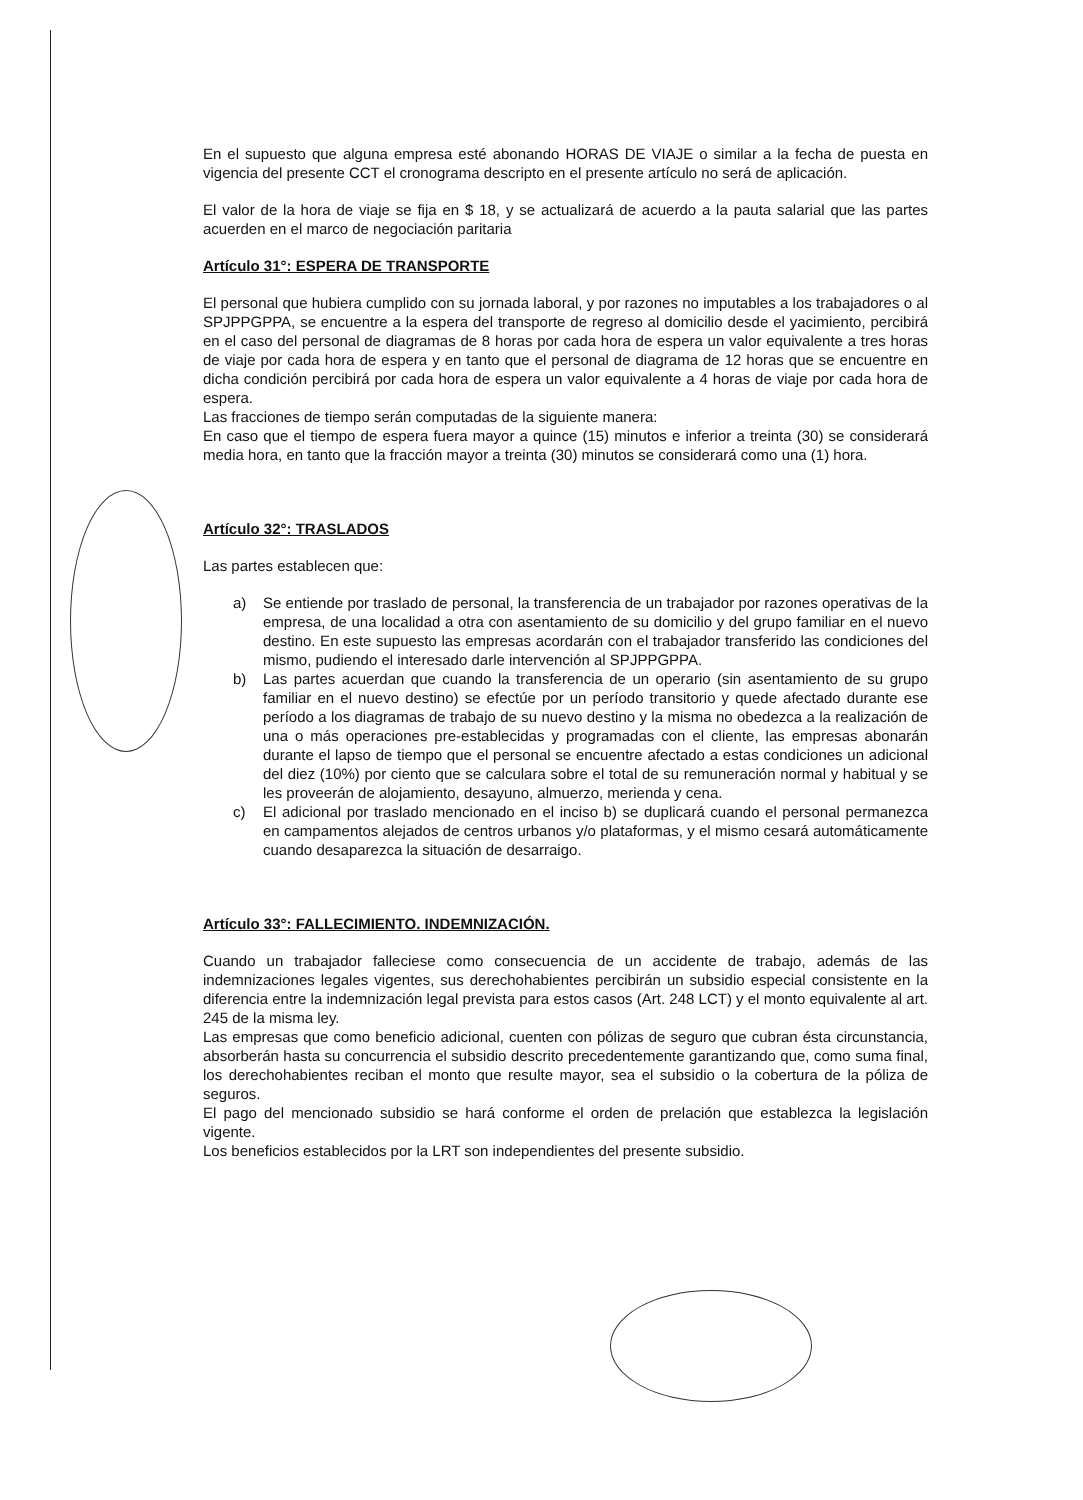En el supuesto que alguna empresa esté abonando HORAS DE VIAJE o similar a la fecha de puesta en vigencia del presente CCT el cronograma descripto en el presente artículo no será de aplicación.
El valor de la hora de viaje se fija en $ 18, y se actualizará de acuerdo a la pauta salarial que las partes acuerden en el marco de negociación paritaria
Artículo 31°: ESPERA DE TRANSPORTE
El personal que hubiera cumplido con su jornada laboral, y por razones no imputables a los trabajadores o al SPJPPGPPA, se encuentre a la espera del transporte de regreso al domicilio desde el yacimiento, percibirá en el caso del personal de diagramas de 8 horas por cada hora de espera un valor equivalente a tres horas de viaje por cada hora de espera y en tanto que el personal de diagrama de 12 horas que se encuentre en dicha condición percibirá por cada hora de espera un valor equivalente a 4 horas de viaje por cada hora de espera.
Las fracciones de tiempo serán computadas de la siguiente manera:
En caso que el tiempo de espera fuera mayor a quince (15) minutos e inferior a treinta (30) se considerará media hora, en tanto que la fracción mayor a treinta (30) minutos se considerará como una (1) hora.
Artículo 32°: TRASLADOS
Las partes establecen que:
a) Se entiende por traslado de personal, la transferencia de un trabajador por razones operativas de la empresa, de una localidad a otra con asentamiento de su domicilio y del grupo familiar en el nuevo destino. En este supuesto las empresas acordarán con el trabajador transferido las condiciones del mismo, pudiendo el interesado darle intervención al SPJPPGPPA.
b) Las partes acuerdan que cuando la transferencia de un operario (sin asentamiento de su grupo familiar en el nuevo destino) se efectúe por un período transitorio y quede afectado durante ese período a los diagramas de trabajo de su nuevo destino y la misma no obedezca a la realización de una o más operaciones pre-establecidas y programadas con el cliente, las empresas abonarán durante el lapso de tiempo que el personal se encuentre afectado a estas condiciones un adicional del diez (10%) por ciento que se calculara sobre el total de su remuneración normal y habitual y se les proveerán de alojamiento, desayuno, almuerzo, merienda y cena.
c) El adicional por traslado mencionado en el inciso b) se duplicará cuando el personal permanezca en campamentos alejados de centros urbanos y/o plataformas, y el mismo cesará automáticamente cuando desaparezca la situación de desarraigo.
Artículo 33°: FALLECIMIENTO. INDEMNIZACIÓN.
Cuando un trabajador falleciese como consecuencia de un accidente de trabajo, además de las indemnizaciones legales vigentes, sus derechohabientes percibirán un subsidio especial consistente en la diferencia entre la indemnización legal prevista para estos casos (Art. 248 LCT) y el monto equivalente al art. 245 de la misma ley.
Las empresas que como beneficio adicional, cuenten con pólizas de seguro que cubran ésta circunstancia, absorberán hasta su concurrencia el subsidio descrito precedentemente garantizando que, como suma final, los derechohabientes reciban el monto que resulte mayor, sea el subsidio o la cobertura de la póliza de seguros.
El pago del mencionado subsidio se hará conforme el orden de prelación que establezca la legislación vigente.
Los beneficios establecidos por la LRT son independientes del presente subsidio.